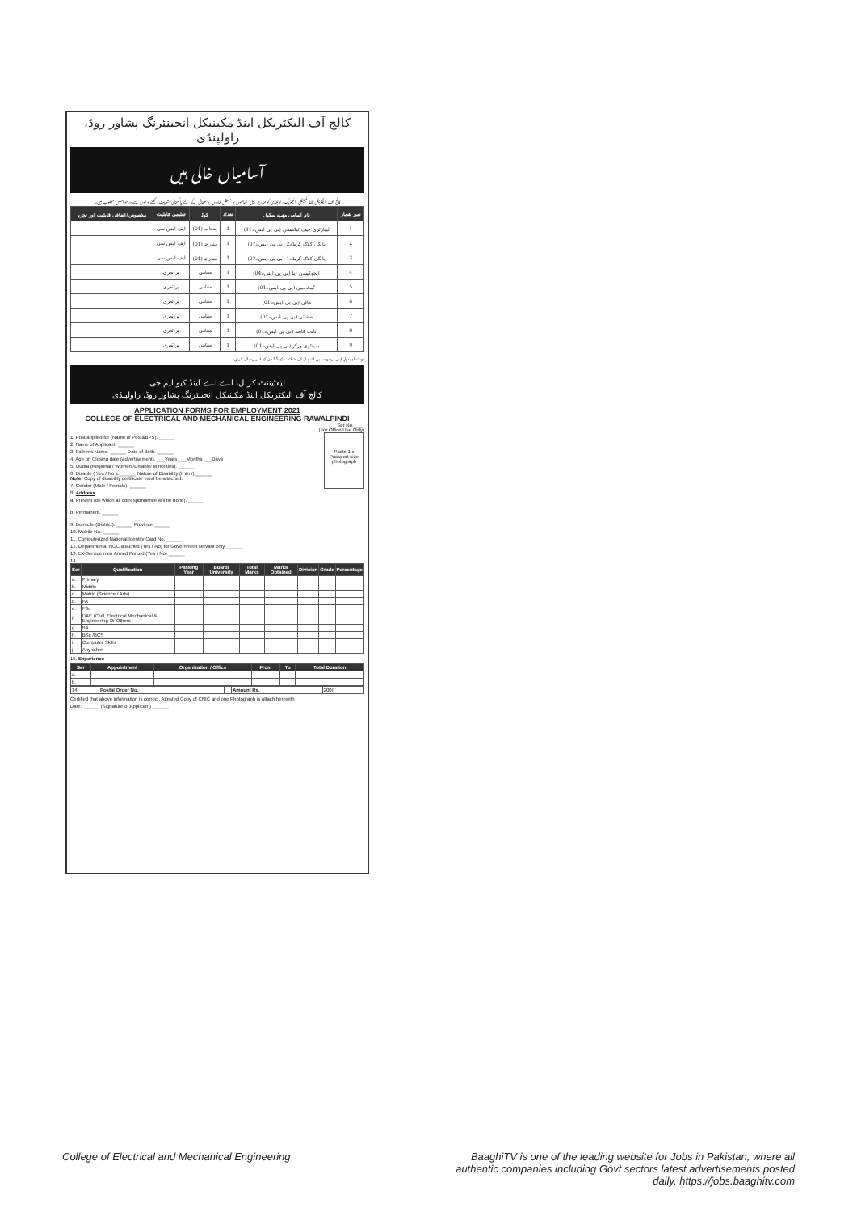کالج آف الیکٹریکل اینڈ مکینیکل انجینئرنگ پشاور روڈ، راولپنڈی
آسامیاں خالی ہیں
کالج آف الیکٹریکل اینڈ مکینیکل انجینئرنگ راولپنڈی کو مندرجہ ذیل آسامیوں پر مستقل بنیادوں پر تعیناتی کے لئے پاکستانی شہریت رکھنے والوں سے درخواستیں مطلوب ہیں۔
| نمبر شمار | نام آسامی مع پے سکیل | تعداد | کوٹہ | تعلیمی قابلیت | مخصوص/اضافی قابلیت اور تجربہ |
| --- | --- | --- | --- | --- | --- |
| 1 | لیبارٹری چیف ٹیکنیشن (بی پی ایس۔11) | 1 | پنجاب (01) | ایف ایس سی | |
| 2 | یانگل کلاک گریڈ۔2 (بی پی ایس۔07) | 1 | مندرجہ (01) | ایف ایس سی | |
| 3 | یانگل کلاک گریڈ۔1 (بی پی ایس۔07) | 1 | مندرجہ (01) | ایف ایس سی | |
| 4 | ایجوکیشن ایڈ (بی پی ایس۔04) | 1 | مقامی | پرائمری | |
| 5 | گیٹ مین (بی پی ایس۔01) | 1 | مقامی | پرائمری | |
| 6 | مالی (بی پی ایس۔01) | 1 | مقامی | پرائمری | |
| 7 | صفائی (بی پی ایس۔01) | 1 | مقامی | پرائمری | |
| 8 | نائب قاصد (بی پی ایس۔01) | 1 | مقامی | پرائمری | |
| 9 | سینٹری ورکر (بی پی ایس۔01) | 1 | مقامی | پرائمری | |
نوٹ: امیدوار اپنی درخواستیں اشتہار کی اشاعت کے 15 دن کے اندر ارسال کریں۔
لیفٹیننٹ کرنل، اے اے اینڈ کیو ایم جی
کالج آف الیکٹریکل اینڈ مکینیکل انجینئرنگ پشاور روڈ، راولپنڈی
APPLICATION FORMS FOR EMPLOYMENT 2021
COLLEGE OF ELECTRICAL AND MECHANICAL ENGINEERING RAWALPINDI
Ser No.____
(For Office Use Only)
Paste 1 x Passport size photograph
1. Post applied for (Name of Post&BPS). ______
2. Name of Applicant. ______
3. Father's Name. ______ Date of Birth. ______
4. Age on Closing date (advertisement). ___Years ___Months ___Days
5. Quota (Regional / Women /Disable/ Minorities). ______
6. Disable ( Yes / No ). ______ Nature of Disability (if any) ______
Note: Copy of disability certificate must be attached.
7. Gender (Male / Female). ______
8. Address
a. Present (on which all correspondence will be done). ______
b. Permanent. ______
9. Domicile (District). ______ Province ______
10. Mobile No. ______
11. Computerized National Identity Card No. ______
12. Departmental NOC attached (Yes / No) for Government servant only. ______
13. Ex-Service men Armed Forced (Yes / No) ______
14.
| Ser | Qualification | Passing Year | Board/ University | Total Marks | Marks Obtained | Division | Grade | Percentage |
| --- | --- | --- | --- | --- | --- | --- | --- | --- |
| a. | Primary | | | | | | | |
| b. | Middle | | | | | | | |
| c. | Matric (Science / Arts) | | | | | | | |
| d. | FA | | | | | | | |
| e. | FSc | | | | | | | |
| f. | DAE (Civil, Electrical Mechanical & Engineering Or Others | | | | | | | |
| g. | BA | | | | | | | |
| h. | BSc /BCS | | | | | | | |
| i. | Computer Skills | | | | | | | |
| j. | Any other | | | | | | | |
15. Experience
| Ser | Appointment | Organization / Office | From | To | Total Duration |
| --- | --- | --- | --- | --- | --- |
| a. | | | | | |
| b. | | | | | |
| 14. | Postal Order No. | | Amount Rs. | 200/- |
Certified that above information is correct. Attested Copy of CNIC and one Photograph is attach herewith
Date: ______ (Signature of Applicant) ______
College of Electrical and Mechanical Engineering
BaaghiTV is one of the leading website for Jobs in Pakistan, where all authentic companies including Govt sectors latest advertisements posted daily. https://jobs.baaghitv.com